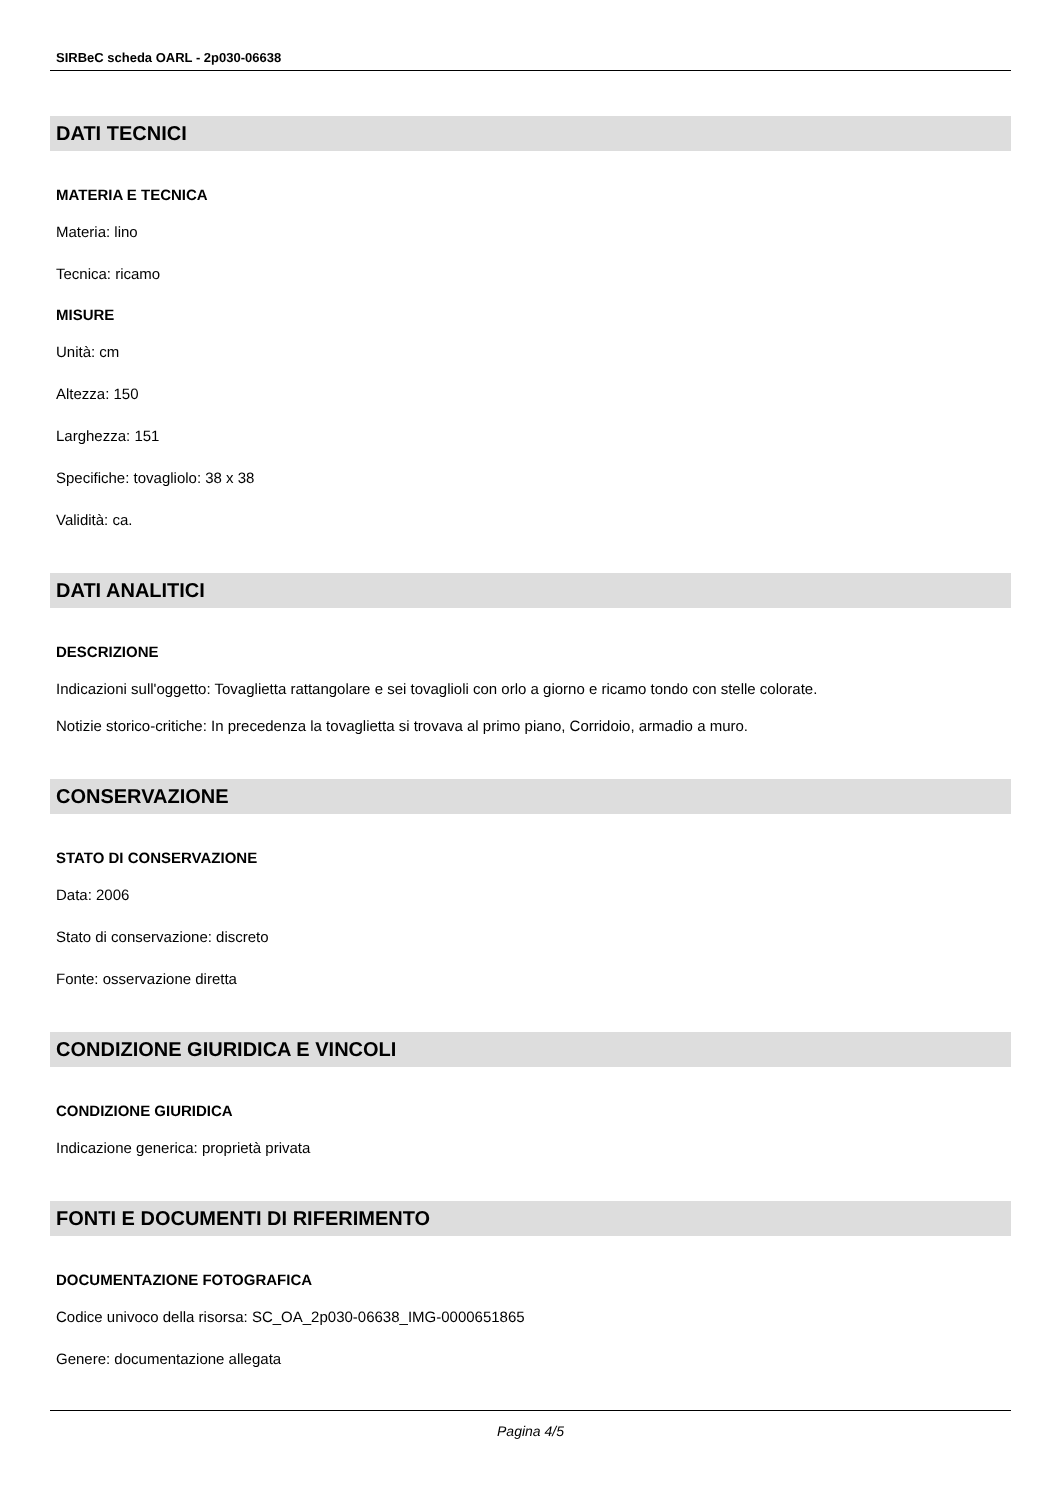SIRBeC scheda OARL - 2p030-06638
DATI TECNICI
MATERIA E TECNICA
Materia: lino
Tecnica: ricamo
MISURE
Unità: cm
Altezza: 150
Larghezza: 151
Specifiche: tovagliolo: 38 x 38
Validità: ca.
DATI ANALITICI
DESCRIZIONE
Indicazioni sull'oggetto: Tovaglietta rattangolare e sei tovaglioli con orlo a giorno e ricamo tondo con stelle colorate.
Notizie storico-critiche: In precedenza la tovaglietta si trovava al primo piano, Corridoio, armadio a muro.
CONSERVAZIONE
STATO DI CONSERVAZIONE
Data: 2006
Stato di conservazione: discreto
Fonte: osservazione diretta
CONDIZIONE GIURIDICA E VINCOLI
CONDIZIONE GIURIDICA
Indicazione generica: proprietà privata
FONTI E DOCUMENTI DI RIFERIMENTO
DOCUMENTAZIONE FOTOGRAFICA
Codice univoco della risorsa: SC_OA_2p030-06638_IMG-0000651865
Genere: documentazione allegata
Pagina 4/5